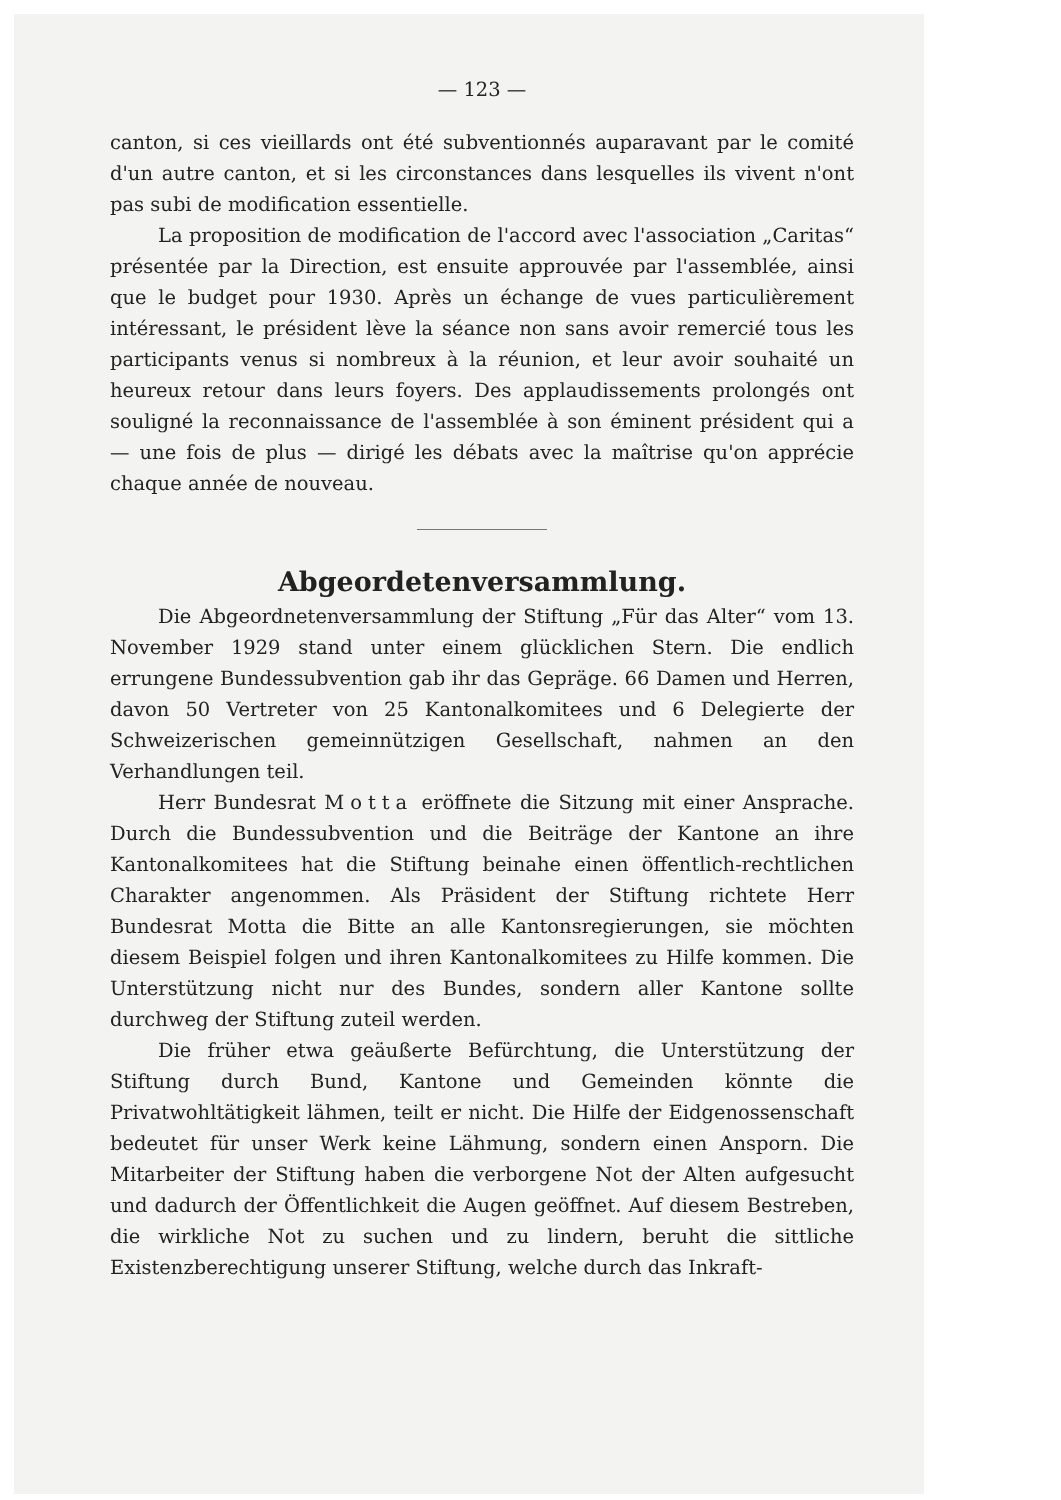— 123 —
canton, si ces vieillards ont été subventionnés auparavant par le comité d'un autre canton, et si les circonstances dans lesquelles ils vivent n'ont pas subi de modification essentielle.
La proposition de modification de l'accord avec l'association „Caritas“ présentée par la Direction, est ensuite approuvée par l'assemblée, ainsi que le budget pour 1930. Après un échange de vues particulièrement intéressant, le président lève la séance non sans avoir remercié tous les participants venus si nombreux à la réunion, et leur avoir souhaité un heureux retour dans leurs foyers. Des applaudissements prolongés ont souligné la reconnaissance de l'assemblée à son éminent président qui a — une fois de plus — dirigé les débats avec la maîtrise qu'on apprécie chaque année de nouveau.
Abgeordetenversammlung.
Die Abgeordnetenversammlung der Stiftung „Für das Alter“ vom 13. November 1929 stand unter einem glücklichen Stern. Die endlich errungene Bundessubvention gab ihr das Gepräge. 66 Damen und Herren, davon 50 Vertreter von 25 Kantonalkomitees und 6 Delegierte der Schweizerischen gemeinnützigen Gesellschaft, nahmen an den Verhandlungen teil.
Herr Bundesrat Motta eröffnete die Sitzung mit einer Ansprache. Durch die Bundessubvention und die Beiträge der Kantone an ihre Kantonalkomitees hat die Stiftung beinahe einen öffentlich-rechtlichen Charakter angenommen. Als Präsident der Stiftung richtete Herr Bundesrat Motta die Bitte an alle Kantonsregierungen, sie möchten diesem Beispiel folgen und ihren Kantonalkomitees zu Hilfe kommen. Die Unterstützung nicht nur des Bundes, sondern aller Kantone sollte durchweg der Stiftung zuteil werden.
Die früher etwa geäußerte Befürchtung, die Unterstützung der Stiftung durch Bund, Kantone und Gemeinden könnte die Privatwohltätigkeit lähmen, teilt er nicht. Die Hilfe der Eidgenossenschaft bedeutet für unser Werk keine Lähmung, sondern einen Ansporn. Die Mitarbeiter der Stiftung haben die verborgene Not der Alten aufgesucht und dadurch der Öffentlichkeit die Augen geöffnet. Auf diesem Bestreben, die wirkliche Not zu suchen und zu lindern, beruht die sittliche Existenzberechtigung unserer Stiftung, welche durch das Inkraft-